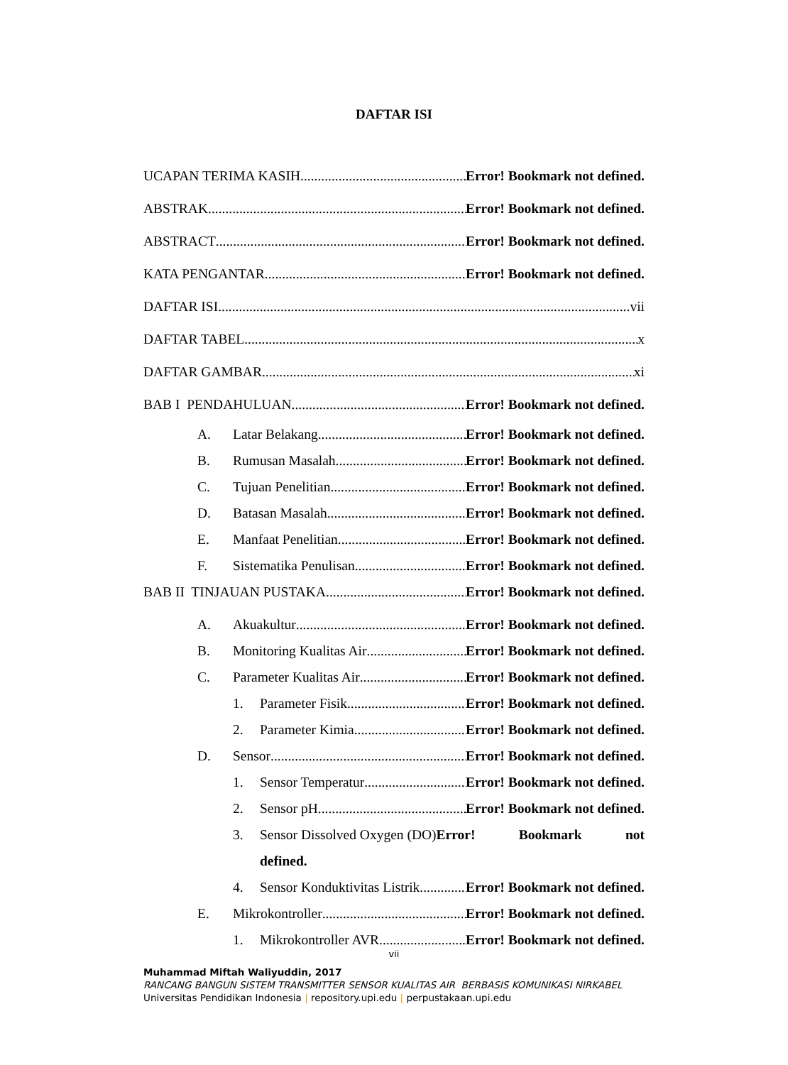DAFTAR ISI
UCAPAN TERIMA KASIH Error! Bookmark not defined.
ABSTRAK Error! Bookmark not defined.
ABSTRACT Error! Bookmark not defined.
KATA PENGANTAR Error! Bookmark not defined.
DAFTAR ISI vii
DAFTAR TABEL x
DAFTAR GAMBAR xi
BAB I PENDAHULUAN Error! Bookmark not defined.
A. Latar Belakang Error! Bookmark not defined.
B. Rumusan Masalah Error! Bookmark not defined.
C. Tujuan Penelitian Error! Bookmark not defined.
D. Batasan Masalah Error! Bookmark not defined.
E. Manfaat Penelitian Error! Bookmark not defined.
F. Sistematika Penulisan Error! Bookmark not defined.
BAB II TINJAUAN PUSTAKA Error! Bookmark not defined.
A. Akuakultur Error! Bookmark not defined.
B. Monitoring Kualitas Air Error! Bookmark not defined.
C. Parameter Kualitas Air Error! Bookmark not defined.
1. Parameter Fisik Error! Bookmark not defined.
2. Parameter Kimia Error! Bookmark not defined.
D. Sensor Error! Bookmark not defined.
1. Sensor Temperatur Error! Bookmark not defined.
2. Sensor pH Error! Bookmark not defined.
3. Sensor Dissolved Oxygen (DO) Error! Bookmark not
defined.
4. Sensor Konduktivitas Listrik Error! Bookmark not defined.
E. Mikrokontroller Error! Bookmark not defined.
1. Mikrokontroller AVR Error! Bookmark not defined.
vii
Muhammad Miftah Waliyuddin, 2017
RANCANG BANGUN SISTEM TRANSMITTER SENSOR KUALITAS AIR BERBASIS KOMUNIKASI NIRKABEL
Universitas Pendidikan Indonesia | repository.upi.edu | perpustakaan.upi.edu